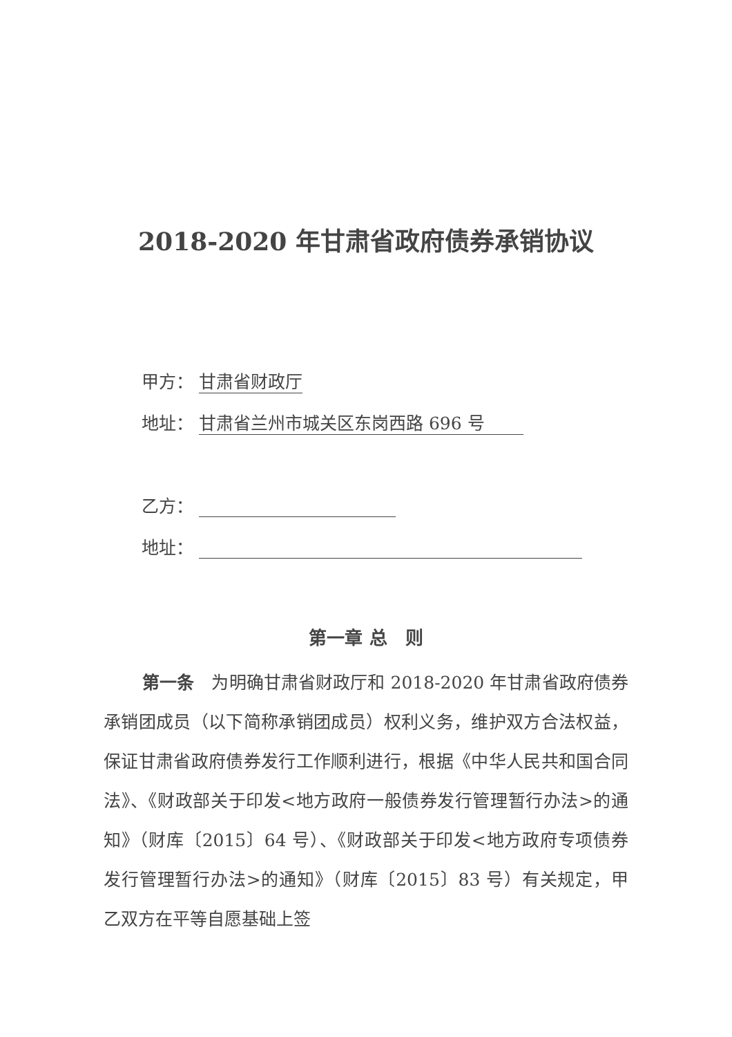2018-2020 年甘肃省政府债券承销协议
甲方： 甘肃省财政厅
地址： 甘肃省兰州市城关区东岗西路 696 号
乙方：
地址：
第一章 总　则
第一条　为明确甘肃省财政厅和 2018-2020 年甘肃省政府债券承销团成员（以下简称承销团成员）权利义务，维护双方合法权益，保证甘肃省政府债券发行工作顺利进行，根据《中华人民共和国合同法》、《财政部关于印发<地方政府一般债券发行管理暂行办法>的通知》（财库〔2015〕64 号）、《财政部关于印发<地方政府专项债券发行管理暂行办法>的通知》（财库〔2015〕83 号）有关规定，甲乙双方在平等自愿基础上签